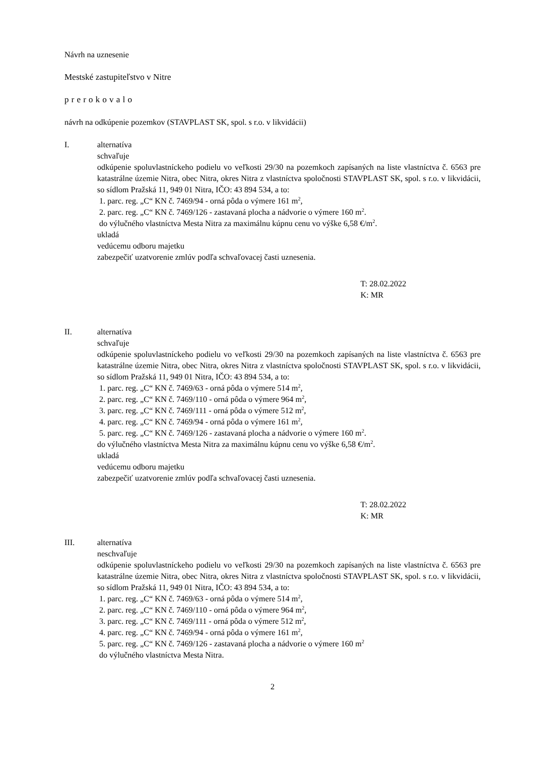Návrh na uznesenie
Mestské zastupiteľstvo v Nitre
prerokovalo
návrh na odkúpenie pozemkov (STAVPLAST SK, spol. s r.o. v likvidácii)
I. alternatíva
schvaľuje
odkúpenie spoluvlastníckeho podielu vo veľkosti 29/30 na pozemkoch zapísaných na liste vlastníctva č. 6563 pre katastrálne územie Nitra, obec Nitra, okres Nitra z vlastníctva spoločnosti STAVPLAST SK, spol. s r.o. v likvidácii, so sídlom Pražská 11, 949 01 Nitra, IČO: 43 894 534, a to:
1. parc. reg. „C“ KN č. 7469/94 - orná pôda o výmere 161 m<sup>2</sup>,
2. parc. reg. „C“ KN č. 7469/126 - zastavaná plocha a nádvorie o výmere 160 m<sup>2</sup>.
do výlučného vlastníctva Mesta Nitra za maximálnu kúpnu cenu vo výške 6,58 €/m<sup>2</sup>.
ukladá
vedúcemu odboru majetku
zabezpečiť uzatvorenie zmlúv podľa schvaľovacej časti uznesenia.
T: 28.02.2022
K: MR
II. alternatíva
schvaľuje
odkúpenie spoluvlastníckeho podielu vo veľkosti 29/30 na pozemkoch zapísaných na liste vlastníctva č. 6563 pre katastrálne územie Nitra, obec Nitra, okres Nitra z vlastníctva spoločnosti STAVPLAST SK, spol. s r.o. v likvidácii, so sídlom Pražská 11, 949 01 Nitra, IČO: 43 894 534, a to:
1. parc. reg. „C“ KN č. 7469/63 - orná pôda o výmere 514 m<sup>2</sup>,
2. parc. reg. „C“ KN č. 7469/110 - orná pôda o výmere 964 m<sup>2</sup>,
3. parc. reg. „C“ KN č. 7469/111 - orná pôda o výmere 512 m<sup>2</sup>,
4. parc. reg. „C“ KN č. 7469/94 - orná pôda o výmere 161 m<sup>2</sup>,
5. parc. reg. „C“ KN č. 7469/126 - zastavaná plocha a nádvorie o výmere 160 m<sup>2</sup>.
do výlučného vlastníctva Mesta Nitra za maximálnu kúpnu cenu vo výške 6,58 €/m<sup>2</sup>.
ukladá
vedúcemu odboru majetku
zabezpečiť uzatvorenie zmlúv podľa schvaľovacej časti uznesenia.
T: 28.02.2022
K: MR
III. alternatíva
neschvaľuje
odkúpenie spoluvlastníckeho podielu vo veľkosti 29/30 na pozemkoch zapísaných na liste vlastníctva č. 6563 pre katastrálne územie Nitra, obec Nitra, okres Nitra z vlastníctva spoločnosti STAVPLAST SK, spol. s r.o. v likvidácii, so sídlom Pražská 11, 949 01 Nitra, IČO: 43 894 534, a to:
1. parc. reg. „C“ KN č. 7469/63 - orná pôda o výmere 514 m<sup>2</sup>,
2. parc. reg. „C“ KN č. 7469/110 - orná pôda o výmere 964 m<sup>2</sup>,
3. parc. reg. „C“ KN č. 7469/111 - orná pôda o výmere 512 m<sup>2</sup>,
4. parc. reg. „C“ KN č. 7469/94 - orná pôda o výmere 161 m<sup>2</sup>,
5. parc. reg. „C“ KN č. 7469/126 - zastavaná plocha a nádvorie o výmere 160 m<sup>2</sup>
do výlučného vlastníctva Mesta Nitra.
2